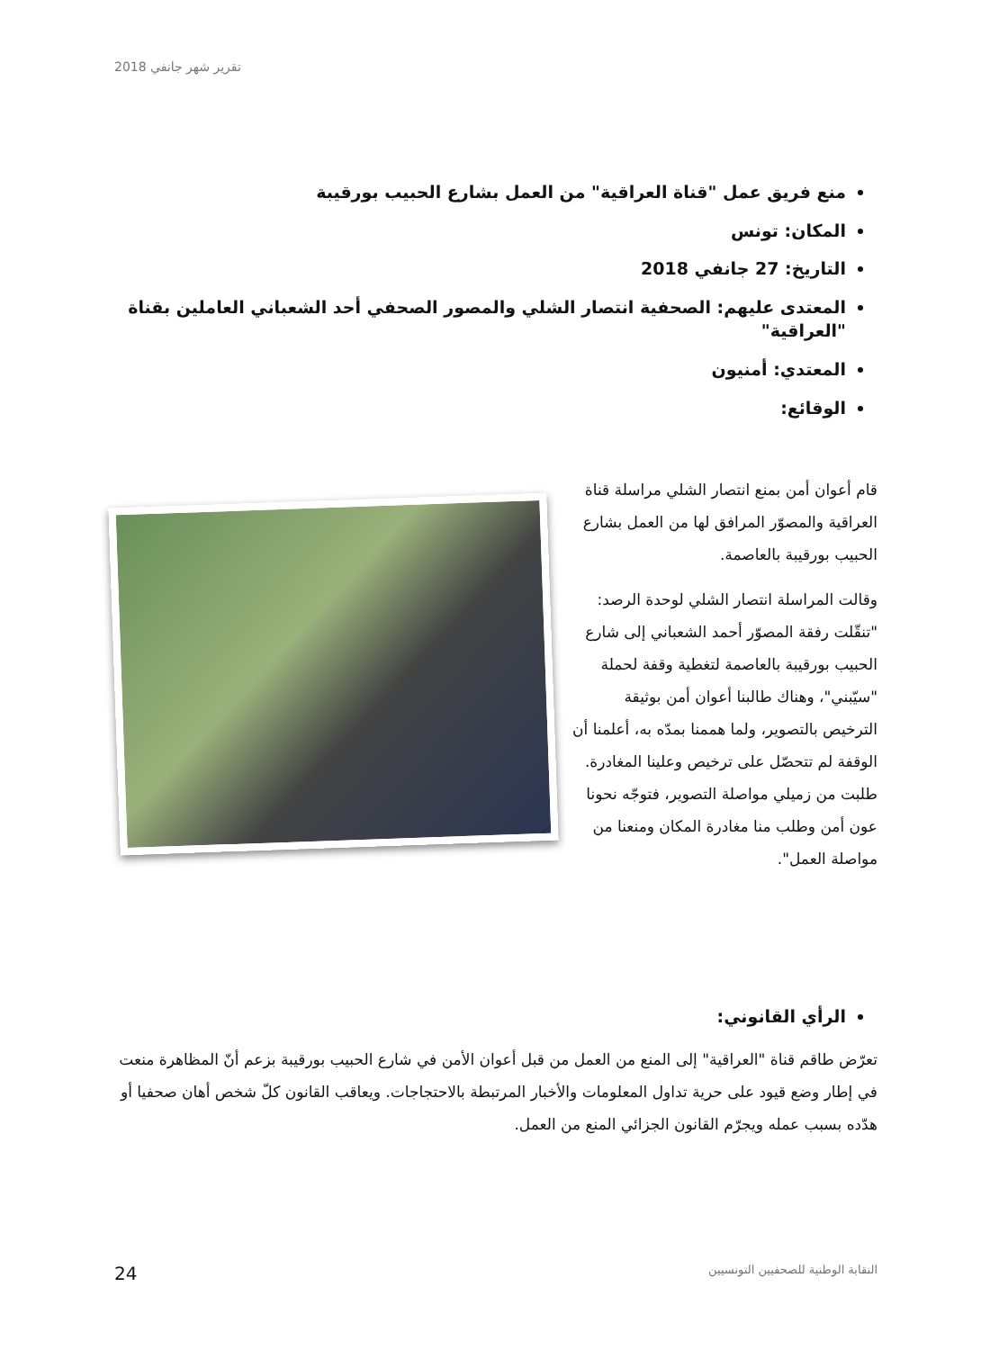تقرير شهر جانفي 2018
منع فريق عمل "قناة العراقية" من العمل بشارع الحبيب بورقيبة
المكان: تونس
التاريخ: 27 جانفي 2018
المعتدى عليهم: الصحفية انتصار الشلي والمصور الصحفي أحد الشعباني العاملين بقناة "العراقية"
المعتدي: أمنيون
الوقائع:
قام أعوان أمن بمنع انتصار الشلي مراسلة قناة العراقية والمصوّر المرافق لها من العمل بشارع الحبيب بورقيبة بالعاصمة.
وقالت المراسلة انتصار الشلي لوحدة الرصد: "تنقّلت رفقة المصوّر أحمد الشعباني إلى شارع الحبيب بورقيبة بالعاصمة لتغطية وقفة لحملة "سيّبني"، وهناك طالبنا أعوان أمن بوثيقة الترخيص بالتصوير، ولما هممنا بمدّه به، أعلمنا أن الوقفة لم تتحصّل على ترخيص وعلينا المغادرة. طلبت من زميلي مواصلة التصوير، فتوجّه نحونا عون أمن وطلب منا مغادرة المكان ومنعنا من مواصلة العمل".
الرأي القانوني:
تعرّض طاقم قناة "العراقية" إلى المنع من العمل من قبل أعوان الأمن في شارع الحبيب بورقيبة بزعم أنّ المظاهرة منعت في إطار وضع قيود على حرية تداول المعلومات والأخبار المرتبطة بالاحتجاجات. ويعاقب القانون كلّ شخص أهان صحفيا أو هدّده بسبب عمله ويجرّم القانون الجزائي المنع من العمل.
24 النقابة الوطنية للصحفيين التونسيين